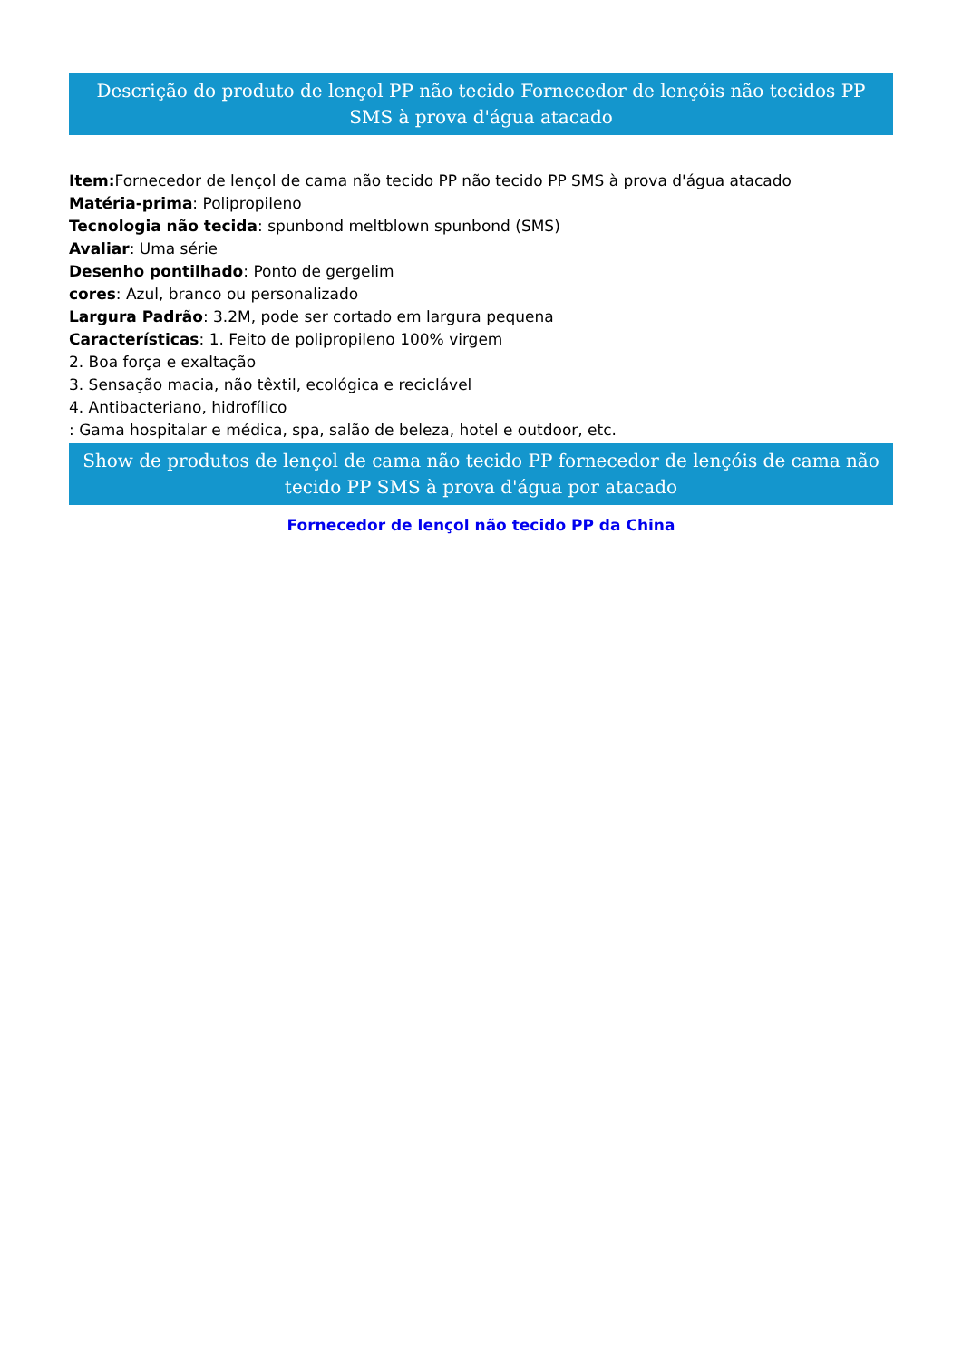Descrição do produto de lençol PP não tecido Fornecedor de lençóis não tecidos PP SMS à prova d'água atacado
Item: Fornecedor de lençol de cama não tecido PP não tecido PP SMS à prova d'água atacado
Matéria-prima: Polipropileno
Tecnologia não tecida: spunbond meltblown spunbond (SMS)
Avaliar: Uma série
Desenho pontilhado: Ponto de gergelim
cores: Azul, branco ou personalizado
Largura Padrão: 3.2M, pode ser cortado em largura pequena
Características: 1. Feito de polipropileno 100% virgem
2. Boa força e exaltação
3. Sensação macia, não têxtil, ecológica e reciclável
4. Antibacteriano, hidrofílico
: Gama hospitalar e médica, spa, salão de beleza, hotel e outdoor, etc.
Show de produtos de lençol de cama não tecido PP fornecedor de lençóis de cama não tecido PP SMS à prova d'água por atacado
Fornecedor de lençol não tecido PP da China